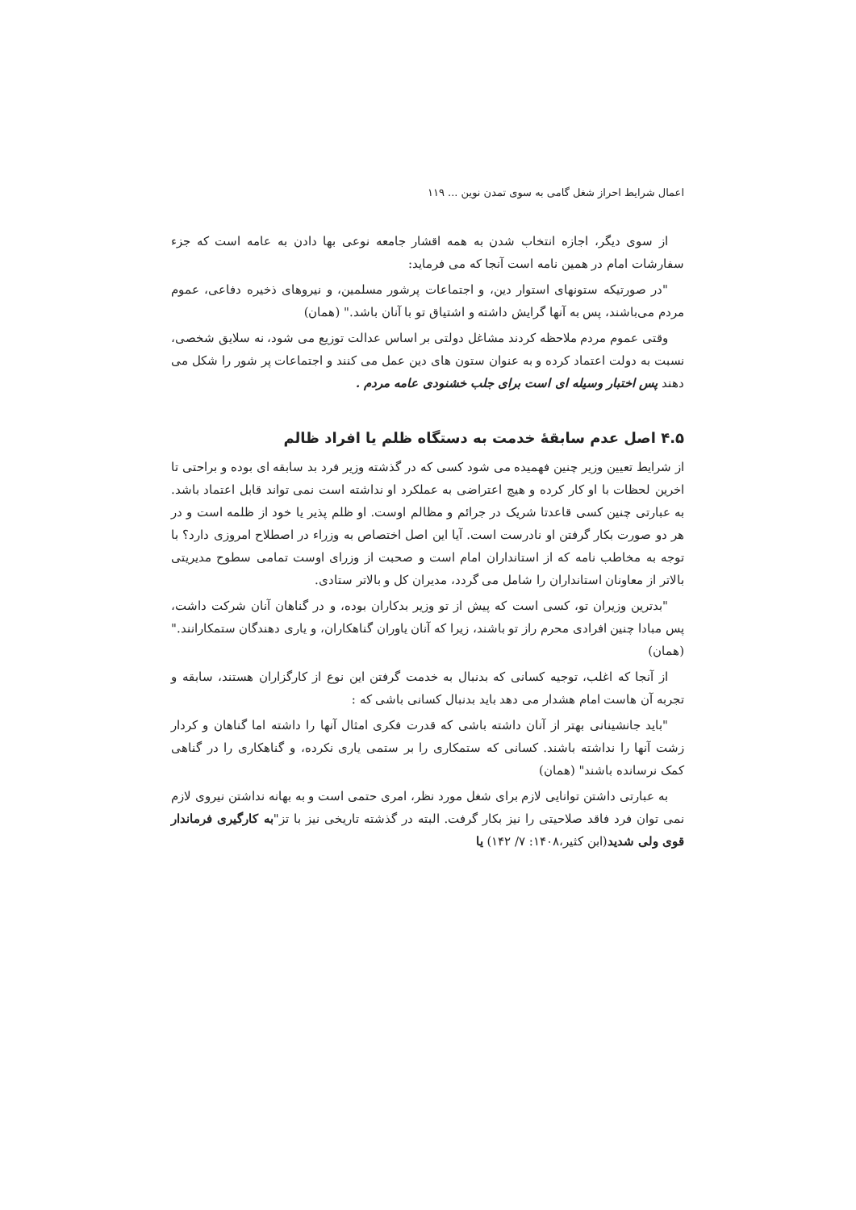اعمال شرایط احراز شغل گامی به سوی تمدن نوین ... ۱۱۹
از سوی دیگر، اجازه انتخاب شدن به همه اقشار جامعه نوعی بها دادن به عامه است که جزء سفارشات امام در همین نامه است آنجا که می فرماید:
"در صورتیکه ستونهای استوار دین، و اجتماعات پرشور مسلمین، و نیروهای ذخیره دفاعی، عموم مردم می‌باشند، پس به آنها گرایش داشته و اشتیاق تو با آنان باشد." (همان)
وقتی عموم مردم ملاحظه کردند مشاغل دولتی بر اساس عدالت توزیع می شود، نه سلایق شخصی، نسبت به دولت اعتماد کرده و به عنوان ستون های دین عمل می کنند و اجتماعات پر شور را شکل می دهند پس اختبار وسیله ای است برای جلب خشنودی عامه مردم .
۴.۵ اصل عدم سابقهٔ خدمت به دستگاه ظلم یا افراد ظالم
از شرایط تعیین وزیر چنین فهمیده می شود کسی که در گذشته وزیر فرد بد سابقه ای بوده و براحتی تا اخرین لحظات با او کار کرده و هیچ اعتراضی به عملکرد او نداشته است نمی تواند قابل اعتماد باشد. به عبارتی چنین کسی قاعدتا شریک در جرائم و مظالم اوست. او ظلم پذیر یا خود از ظلمه است و در هر دو صورت بکار گرفتن او نادرست است. آیا این اصل اختصاص به وزراء در اصطلاح امروزی دارد؟ با توجه به مخاطب نامه که از استانداران امام است و صحبت از وزرای اوست تمامی سطوح مدیریتی بالاتر از معاونان استانداران را شامل می گردد، مدیران کل و بالاتر ستادی.
"بدترین وزیران تو، کسی است که پیش از تو وزیر بدکاران بوده، و در گناهان آنان شرکت داشت، پس مبادا چنین افرادی محرم راز تو باشند، زیرا که آنان یاوران گناهکاران، و یاری دهندگان ستمکارانند." (همان)
از آنجا که اغلب، توجیه کسانی که بدنبال به خدمت گرفتن این نوع از کارگزاران هستند، سابقه و تجربه آن هاست امام هشدار می دهد باید بدنبال کسانی باشی که :
"باید جانشینانی بهتر از آنان داشته باشی که قدرت فکری امثال آنها را داشته اما گناهان و کردار زشت آنها را نداشته باشند. کسانی که ستمکاری را بر ستمی یاری نکرده، و گناهکاری را در گناهی کمک نرسانده باشند" (همان)
به عبارتی داشتن توانایی لازم برای شغل مورد نظر، امری حتمی است و به بهانه نداشتن نیروی لازم نمی توان فرد فاقد صلاحیتی را نیز بکار گرفت. البته در گذشته تاریخی نیز با تز"به کارگیری فرماندار قوی ولی شدید(ابن کثیر،۱۴۰۸: ۷/ ۱۴۲) یا